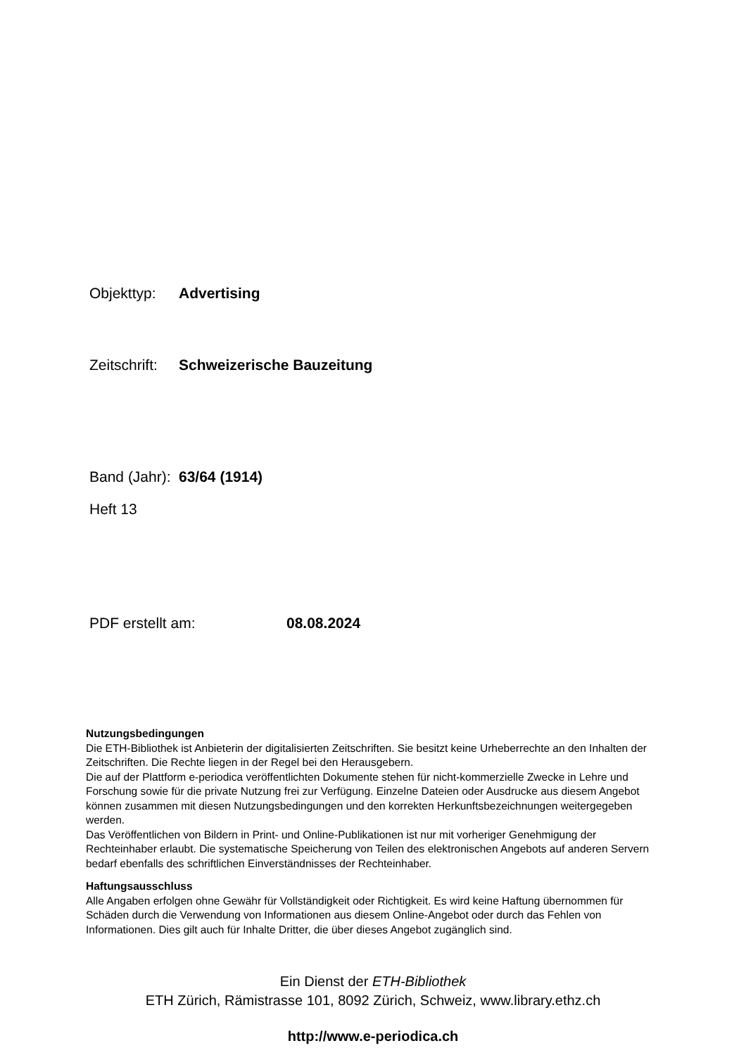Objekttyp: Advertising
Zeitschrift: Schweizerische Bauzeitung
Band (Jahr): 63/64 (1914)
Heft 13
PDF erstellt am: 08.08.2024
Nutzungsbedingungen
Die ETH-Bibliothek ist Anbieterin der digitalisierten Zeitschriften. Sie besitzt keine Urheberrechte an den Inhalten der Zeitschriften. Die Rechte liegen in der Regel bei den Herausgebern.
Die auf der Plattform e-periodica veröffentlichten Dokumente stehen für nicht-kommerzielle Zwecke in Lehre und Forschung sowie für die private Nutzung frei zur Verfügung. Einzelne Dateien oder Ausdrucke aus diesem Angebot können zusammen mit diesen Nutzungsbedingungen und den korrekten Herkunftsbezeichnungen weitergegeben werden.
Das Veröffentlichen von Bildern in Print- und Online-Publikationen ist nur mit vorheriger Genehmigung der Rechteinhaber erlaubt. Die systematische Speicherung von Teilen des elektronischen Angebots auf anderen Servern bedarf ebenfalls des schriftlichen Einverständnisses der Rechteinhaber.
Haftungsausschluss
Alle Angaben erfolgen ohne Gewähr für Vollständigkeit oder Richtigkeit. Es wird keine Haftung übernommen für Schäden durch die Verwendung von Informationen aus diesem Online-Angebot oder durch das Fehlen von Informationen. Dies gilt auch für Inhalte Dritter, die über dieses Angebot zugänglich sind.
Ein Dienst der ETH-Bibliothek
ETH Zürich, Rämistrasse 101, 8092 Zürich, Schweiz, www.library.ethz.ch
http://www.e-periodica.ch